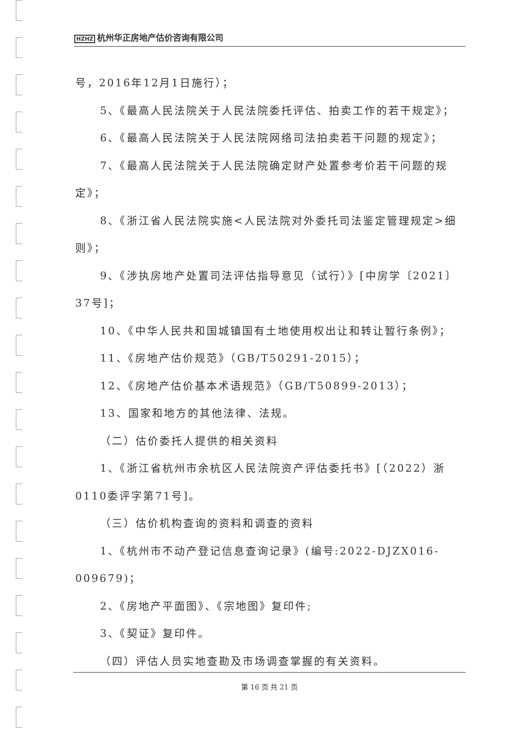HZHZ 杭州华正房地产估价咨询有限公司
号，2016年12月1日施行）；
5、《最高人民法院关于人民法院委托评估、拍卖工作的若干规定》；
6、《最高人民法院关于人民法院网络司法拍卖若干问题的规定》；
7、《最高人民法院关于人民法院确定财产处置参考价若干问题的规定》；
8、《浙江省人民法院实施<人民法院对外委托司法鉴定管理规定>细则》；
9、《涉执房地产处置司法评估指导意见（试行）》[中房学〔2021〕37号]；
10、《中华人民共和国城镇国有土地使用权出让和转让暂行条例》；
11、《房地产估价规范》（GB/T50291-2015）；
12、《房地产估价基本术语规范》（GB/T50899-2013）；
13、国家和地方的其他法律、法规。
（二）估价委托人提供的相关资料
1、《浙江省杭州市余杭区人民法院资产评估委托书》[（2022）浙0110委评字第71号]。
（三）估价机构查询的资料和调查的资料
1、《杭州市不动产登记信息查询记录》(编号:2022-DJZX016-009679)；
2、《房地产平面图》、《宗地图》复印件;
3、《契证》复印件。
（四）评估人员实地查勘及市场调查掌握的有关资料。
第 16 页 共 21 页